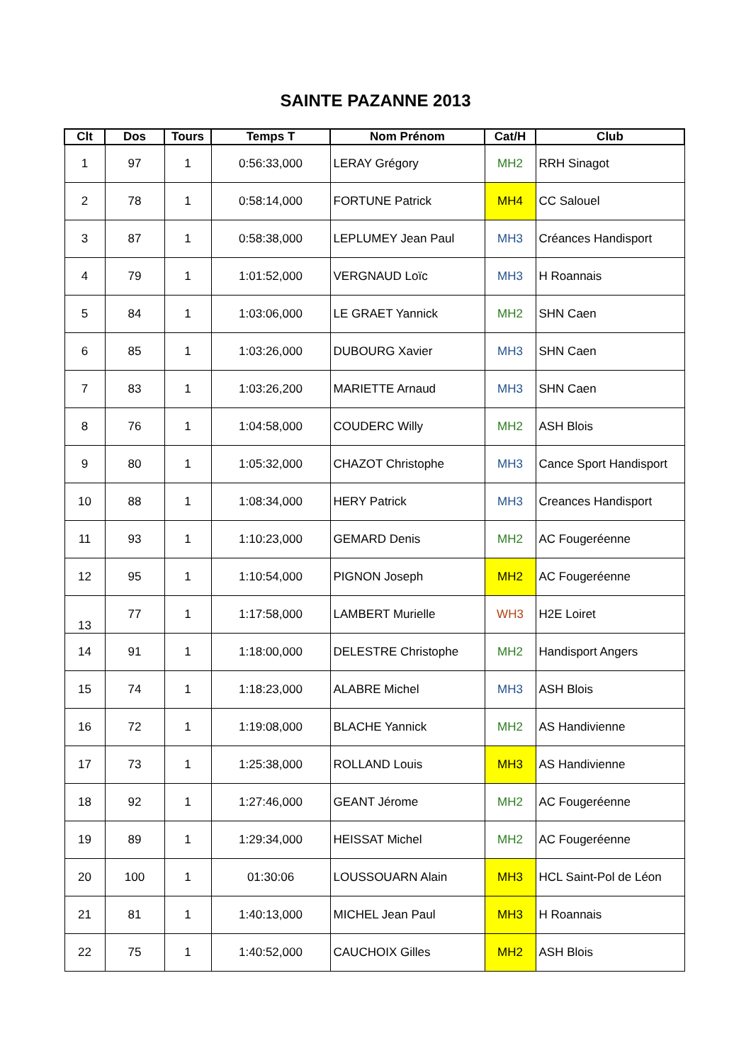SAINTE PAZANNE 2013
| Clt | Dos | Tours | Temps T | Nom Prénom | Cat/H | Club |
| --- | --- | --- | --- | --- | --- | --- |
| 1 | 97 | 1 | 0:56:33,000 | LERAY Grégory | MH2 | RRH Sinagot |
| 2 | 78 | 1 | 0:58:14,000 | FORTUNE Patrick | MH4 | CC Salouel |
| 3 | 87 | 1 | 0:58:38,000 | LEPLUMEY Jean Paul | MH3 | Créances Handisport |
| 4 | 79 | 1 | 1:01:52,000 | VERGNAUD Loïc | MH3 | H Roannais |
| 5 | 84 | 1 | 1:03:06,000 | LE GRAET Yannick | MH2 | SHN Caen |
| 6 | 85 | 1 | 1:03:26,000 | DUBOURG Xavier | MH3 | SHN Caen |
| 7 | 83 | 1 | 1:03:26,200 | MARIETTE Arnaud | MH3 | SHN Caen |
| 8 | 76 | 1 | 1:04:58,000 | COUDERC Willy | MH2 | ASH Blois |
| 9 | 80 | 1 | 1:05:32,000 | CHAZOT Christophe | MH3 | Cance Sport Handisport |
| 10 | 88 | 1 | 1:08:34,000 | HERY Patrick | MH3 | Creances Handisport |
| 11 | 93 | 1 | 1:10:23,000 | GEMARD Denis | MH2 | AC Fougeréenne |
| 12 | 95 | 1 | 1:10:54,000 | PIGNON Joseph | MH2 | AC Fougeréenne |
| 13 | 77 | 1 | 1:17:58,000 | LAMBERT Murielle | WH3 | H2E Loiret |
| 14 | 91 | 1 | 1:18:00,000 | DELESTRE Christophe | MH2 | Handisport Angers |
| 15 | 74 | 1 | 1:18:23,000 | ALABRE Michel | MH3 | ASH Blois |
| 16 | 72 | 1 | 1:19:08,000 | BLACHE Yannick | MH2 | AS Handivienne |
| 17 | 73 | 1 | 1:25:38,000 | ROLLAND Louis | MH3 | AS Handivienne |
| 18 | 92 | 1 | 1:27:46,000 | GEANT Jérome | MH2 | AC Fougeréenne |
| 19 | 89 | 1 | 1:29:34,000 | HEISSAT Michel | MH2 | AC Fougeréenne |
| 20 | 100 | 1 | 01:30:06 | LOUSSOUARN Alain | MH3 | HCL Saint-Pol de Léon |
| 21 | 81 | 1 | 1:40:13,000 | MICHEL Jean Paul | MH3 | H Roannais |
| 22 | 75 | 1 | 1:40:52,000 | CAUCHOIX Gilles | MH2 | ASH Blois |